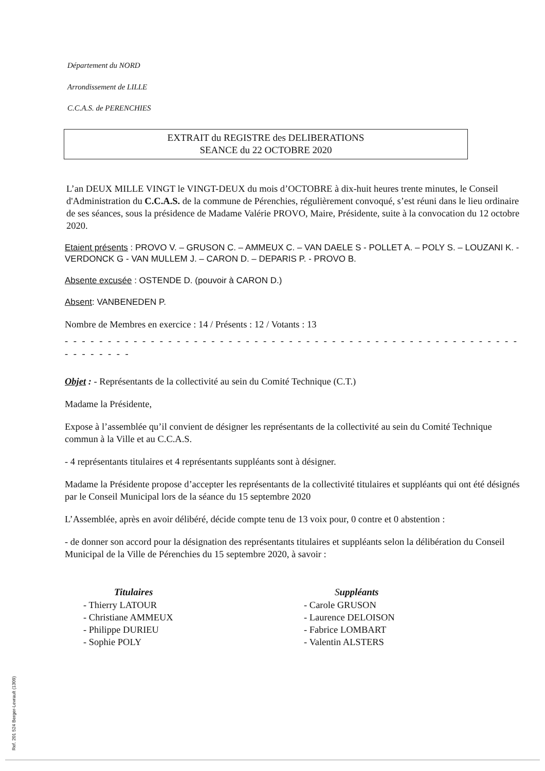Département du NORD
Arrondissement de LILLE
C.C.A.S. de PERENCHIES
EXTRAIT du REGISTRE des DELIBERATIONS
SEANCE du 22 OCTOBRE 2020
L’an DEUX MILLE VINGT le VINGT-DEUX du mois d’OCTOBRE à dix-huit heures trente minutes, le Conseil d'Administration du C.C.A.S. de la commune de Pérenchies, régulièrement convoqué, s’est réuni dans le lieu ordinaire de ses séances, sous la présidence de Madame Valérie PROVO, Maire, Présidente, suite à la convocation du 12 octobre 2020.
Etaient présents : PROVO V. – GRUSON C. – AMMEUX C. – VAN DAELE S - POLLET A. – POLY S. – LOUZANI K. - VERDONCK G - VAN MULLEM J. – CARON D. – DEPARIS P. - PROVO B.
Absente excusée : OSTENDE D. (pouvoir à CARON D.)
Absent: VANBENEDEN P.
Nombre de Membres en exercice : 14 / Présents : 12 / Votants : 13
- - - - - - - - - - - - - - - - - - - - - - - - - - - - - - - - - - - - - - - - - - - - - - - - - - - - - - - - - - - - -
Objet : - Représentants de la collectivité au sein du Comité Technique (C.T.)
Madame la Présidente,
Expose à l’assemblée qu’il convient de désigner les représentants de la collectivité au sein du Comité Technique commun à la Ville et au C.C.A.S.
- 4 représentants titulaires et 4 représentants suppléants sont à désigner.
Madame la Présidente propose d’accepter les représentants de la collectivité titulaires et suppléants qui ont été désignés par le Conseil Municipal lors de la séance du 15 septembre 2020
L’Assemblée, après en avoir délibéré, décide compte tenu de 13 voix pour, 0 contre et 0 abstention :
- de donner son accord pour la désignation des représentants titulaires et suppléants selon la délibération du Conseil Municipal de la Ville de Pérenchies du 15 septembre 2020, à savoir :
Titulaires
- Thierry LATOUR
- Christiane AMMEUX
- Philippe DURIEU
- Sophie POLY
Suppléants
- Carole GRUSON
- Laurence DELOISON
- Fabrice LOMBART
- Valentin ALSTERS
Ref. 201 524 Berger-Levrault (1309)